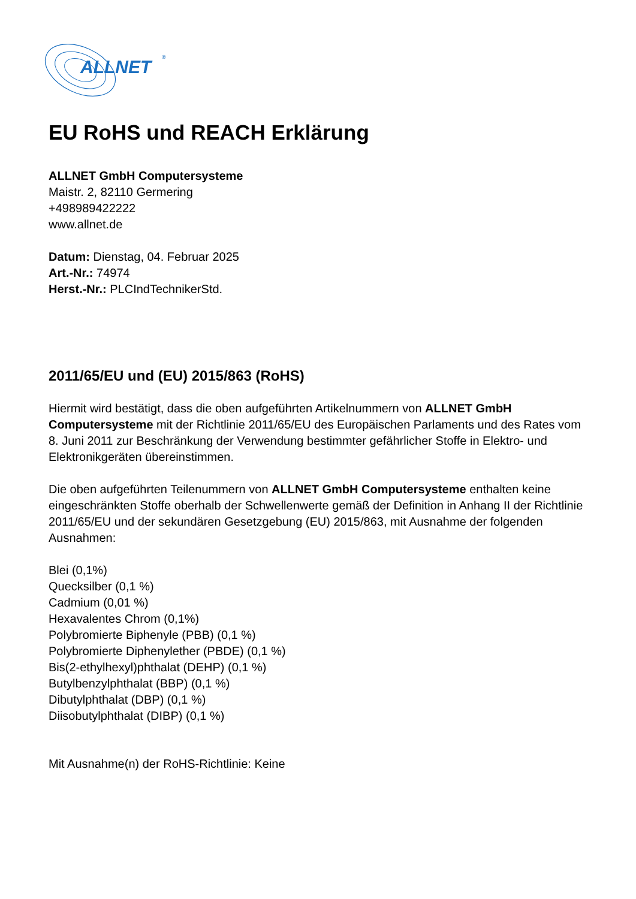ALLNET
®
EU RoHS und REACH Erklärung
ALLNET GmbH Computersysteme
Maistr. 2, 82110 Germering
+498989422222
www.allnet.de
Datum: Dienstag, 04. Februar 2025
Art.-Nr.: 74974
Herst.-Nr.: PLCIndTechnikerStd.
2011/65/EU und (EU) 2015/863 (RoHS)
Hiermit wird bestätigt, dass die oben aufgeführten Artikelnummern von ALLNET GmbH Computersysteme mit der Richtlinie 2011/65/EU des Europäischen Parlaments und des Rates vom 8. Juni 2011 zur Beschränkung der Verwendung bestimmter gefährlicher Stoffe in Elektro- und Elektronikgeräten übereinstimmen.
Die oben aufgeführten Teilenummern von ALLNET GmbH Computersysteme enthalten keine eingeschränkten Stoffe oberhalb der Schwellenwerte gemäß der Definition in Anhang II der Richtlinie 2011/65/EU und der sekundären Gesetzgebung (EU) 2015/863, mit Ausnahme der folgenden Ausnahmen:
Blei (0,1%)
Quecksilber (0,1 %)
Cadmium (0,01 %)
Hexavalentes Chrom (0,1%)
Polybromierte Biphenyle (PBB) (0,1 %)
Polybromierte Diphenylether (PBDE) (0,1 %)
Bis(2-ethylhexyl)phthalat (DEHP) (0,1 %)
Butylbenzylphthalat (BBP) (0,1 %)
Dibutylphthalat (DBP) (0,1 %)
Diisobutylphthalat (DIBP) (0,1 %)
Mit Ausnahme(n) der RoHS-Richtlinie: Keine